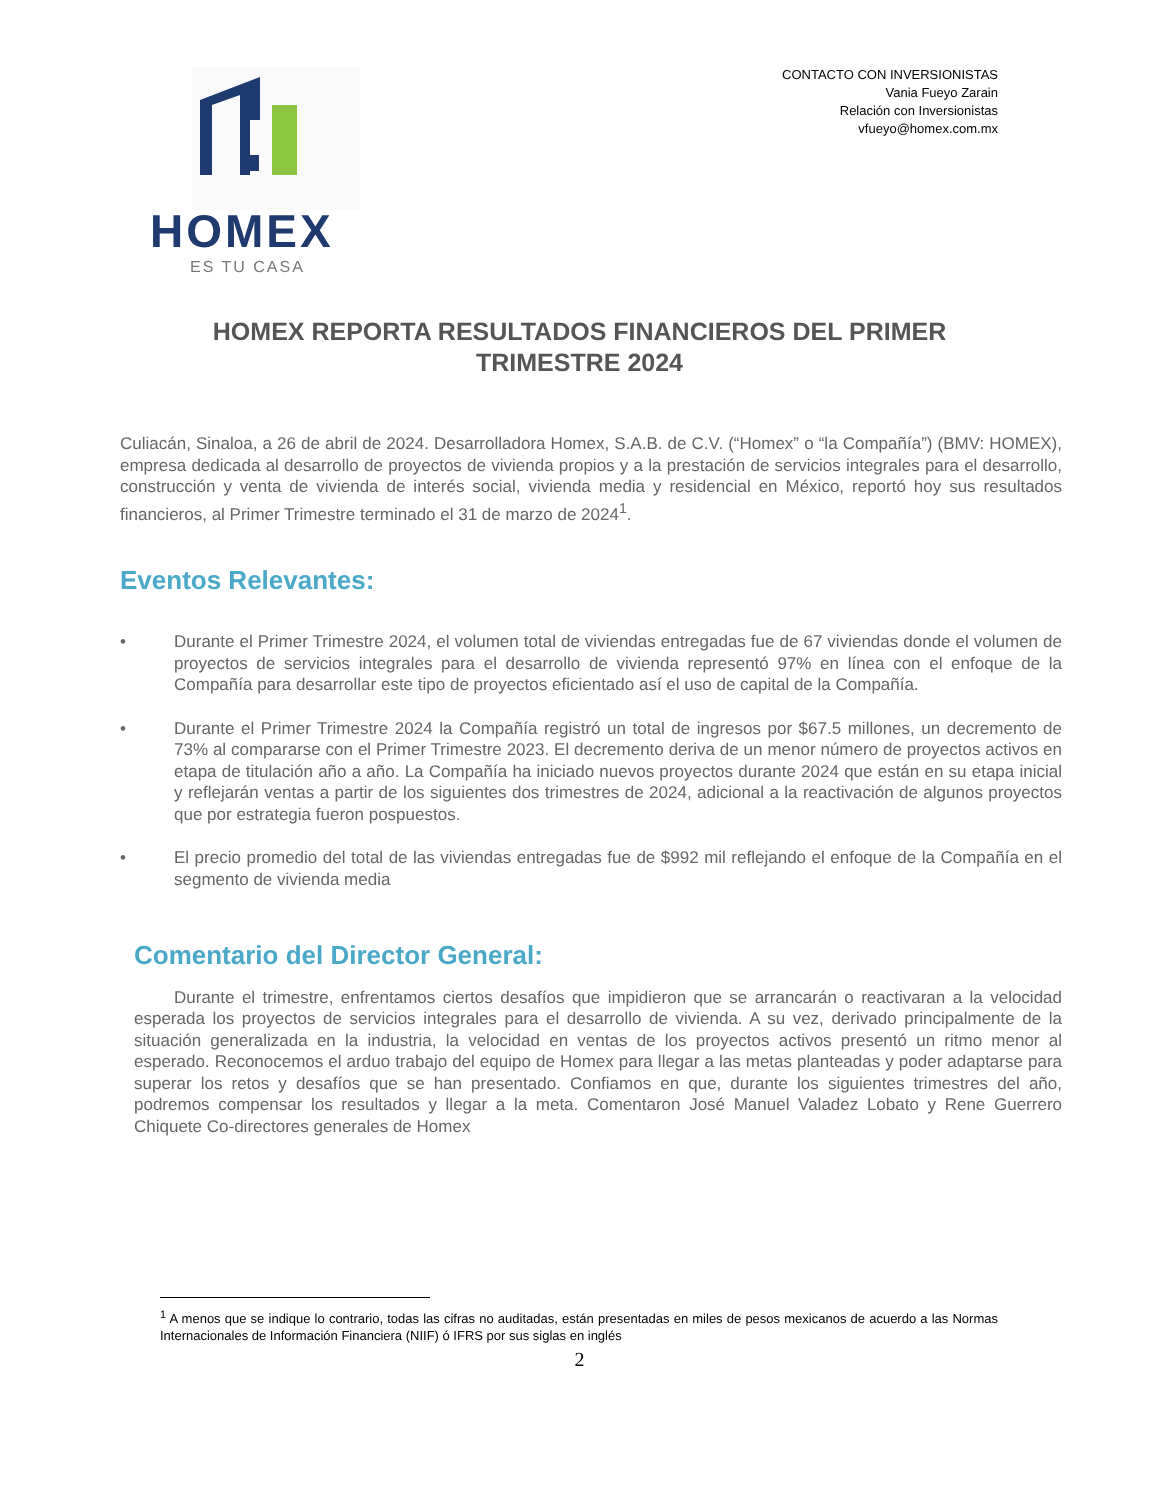HOMEX
ES TU CASA
CONTACTO CON INVERSIONISTAS
Vania Fueyo Zarain
Relación con Inversionistas
vfueyo@homex.com.mx
HOMEX REPORTA RESULTADOS FINANCIEROS DEL PRIMER TRIMESTRE 2024
Culiacán, Sinaloa, a 26 de abril de 2024. Desarrolladora Homex, S.A.B. de C.V. (“Homex” o “la Compañía”) (BMV: HOMEX), empresa dedicada al desarrollo de proyectos de vivienda propios y a la prestación de servicios integrales para el desarrollo, construcción y venta de vivienda de interés social, vivienda media y residencial en México, reportó hoy sus resultados financieros, al Primer Trimestre terminado el 31 de marzo de 2024<sup>1</sup>.
Eventos Relevantes:
• Durante el Primer Trimestre 2024, el volumen total de viviendas entregadas fue de 67 viviendas donde el volumen de proyectos de servicios integrales para el desarrollo de vivienda representó 97% en línea con el enfoque de la Compañía para desarrollar este tipo de proyectos eficientado así el uso de capital de la Compañía.
• Durante el Primer Trimestre 2024 la Compañía registró un total de ingresos por $67.5 millones, un decremento de 73% al compararse con el Primer Trimestre 2023. El decremento deriva de un menor número de proyectos activos en etapa de titulación año a año. La Compañía ha iniciado nuevos proyectos durante 2024 que están en su etapa inicial y reflejarán ventas a partir de los siguientes dos trimestres de 2024, adicional a la reactivación de algunos proyectos que por estrategia fueron pospuestos.
• El precio promedio del total de las viviendas entregadas fue de $992 mil reflejando el enfoque de la Compañía en el segmento de vivienda media
Comentario del Director General:
Durante el trimestre, enfrentamos ciertos desafíos que impidieron que se arrancarán o reactivaran a la velocidad esperada los proyectos de servicios integrales para el desarrollo de vivienda. A su vez, derivado principalmente de la situación generalizada en la industria, la velocidad en ventas de los proyectos activos presentó un ritmo menor al esperado. Reconocemos el arduo trabajo del equipo de Homex para llegar a las metas planteadas y poder adaptarse para superar los retos y desafíos que se han presentado. Confiamos en que, durante los siguientes trimestres del año, podremos compensar los resultados y llegar a la meta. Comentaron José Manuel Valadez Lobato y Rene Guerrero Chiquete Co-directores generales de Homex
<sup>1</sup> A menos que se indique lo contrario, todas las cifras no auditadas, están presentadas en miles de pesos mexicanos de acuerdo a las Normas Internacionales de Información Financiera (NIIF) ó IFRS por sus siglas en inglés
2